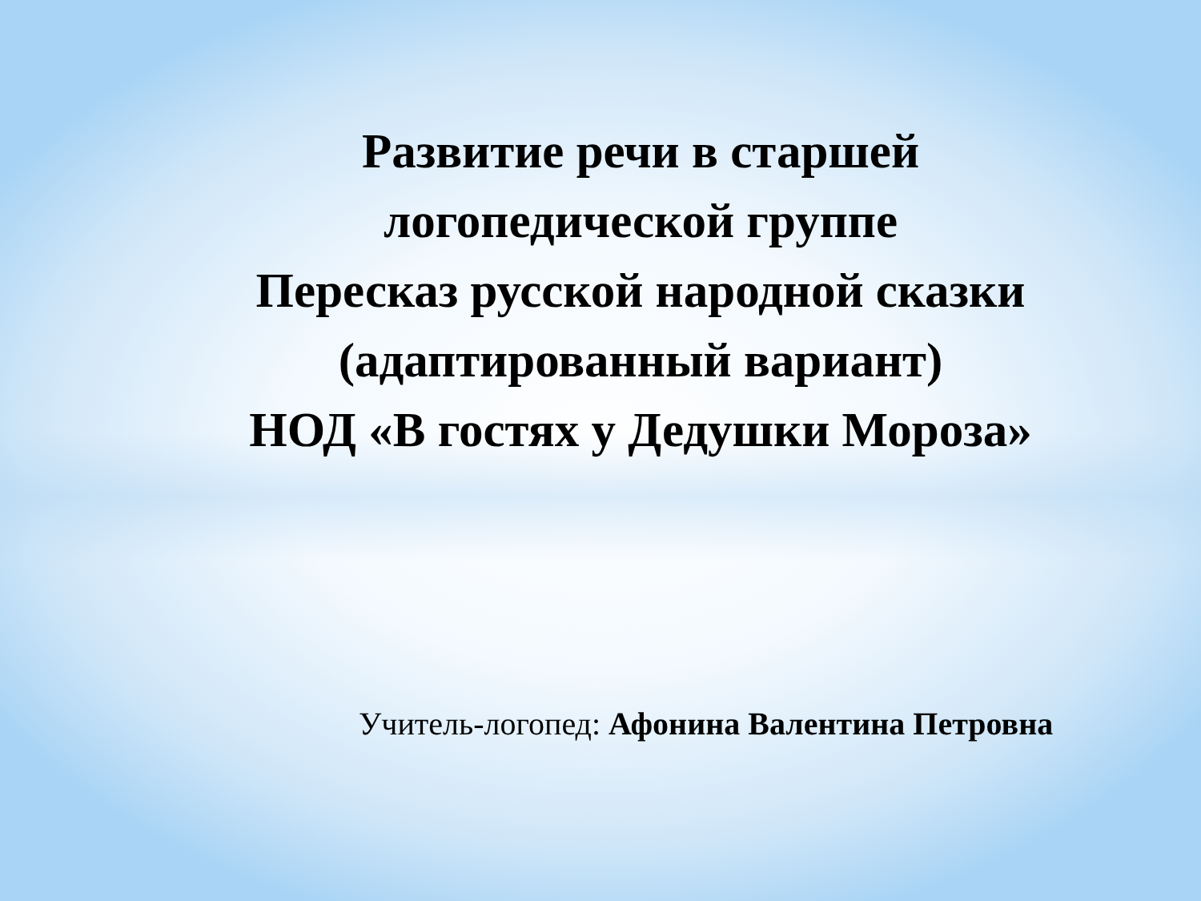Развитие речи в старшей
логопедической группе
Пересказ русской народной сказки
(адаптированный вариант)
НОД «В гостях у Дедушки Мороза»
Учитель-логопед: Афонина Валентина Петровна